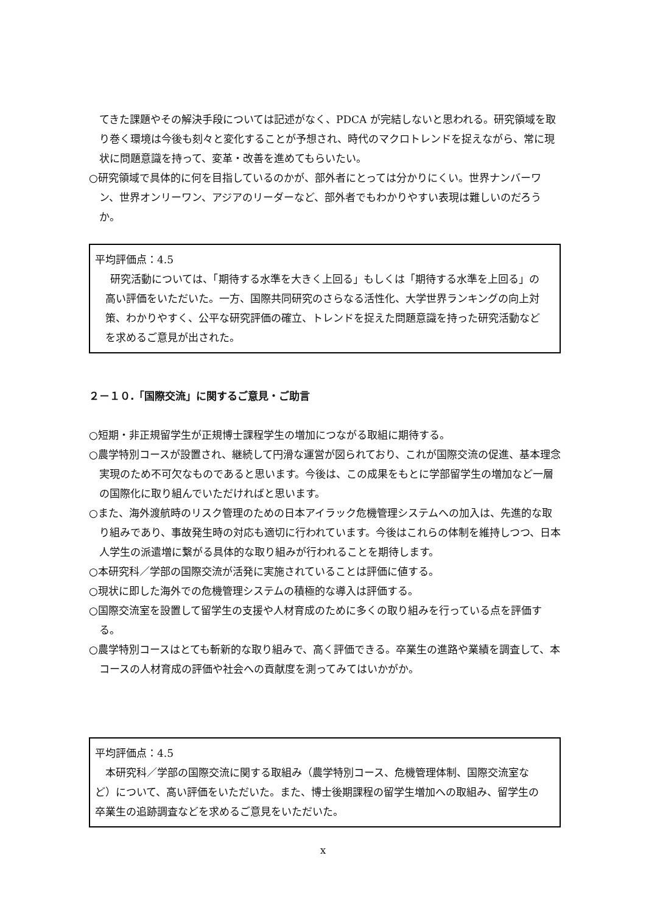てきた課題やその解決手段については記述がなく、PDCA が完結しないと思われる。研究領域を取り巻く環境は今後も刻々と変化することが予想され、時代のマクロトレンドを捉えながら、常に現状に問題意識を持って、変革・改善を進めてもらいたい。
○研究領域で具体的に何を目指しているのかが、部外者にとっては分かりにくい。世界ナンバーワン、世界オンリーワン、アジアのリーダーなど、部外者でもわかりやすい表現は難しいのだろうか。
平均評価点：4.5
研究活動については、「期待する水準を大きく上回る」もしくは「期待する水準を上回る」の高い評価をいただいた。一方、国際共同研究のさらなる活性化、大学世界ランキングの向上対策、わかりやすく、公平な研究評価の確立、トレンドを捉えた問題意識を持った研究活動などを求めるご意見が出された。
２－１０.「国際交流」に関するご意見・ご助言
○短期・非正規留学生が正規博士課程学生の増加につながる取組に期待する。
○農学特別コースが設置され、継続して円滑な運営が図られており、これが国際交流の促進、基本理念実現のため不可欠なものであると思います。今後は、この成果をもとに学部留学生の増加など一層の国際化に取り組んでいただければと思います。
○また、海外渡航時のリスク管理のための日本アイラック危機管理システムへの加入は、先進的な取り組みであり、事故発生時の対応も適切に行われています。今後はこれらの体制を維持しつつ、日本人学生の派遣増に繋がる具体的な取り組みが行われることを期待します。
○本研究科／学部の国際交流が活発に実施されていることは評価に値する。
○現状に即した海外での危機管理システムの積極的な導入は評価する。
○国際交流室を設置して留学生の支援や人材育成のために多くの取り組みを行っている点を評価する。
○農学特別コースはとても斬新的な取り組みで、高く評価できる。卒業生の進路や業績を調査して、本コースの人材育成の評価や社会への貢献度を測ってみてはいかがか。
平均評価点：4.5
　本研究科／学部の国際交流に関する取組み（農学特別コース、危機管理体制、国際交流室など）について、高い評価をいただいた。また、博士後期課程の留学生増加への取組み、留学生の卒業生の追跡調査などを求めるご意見をいただいた。
x